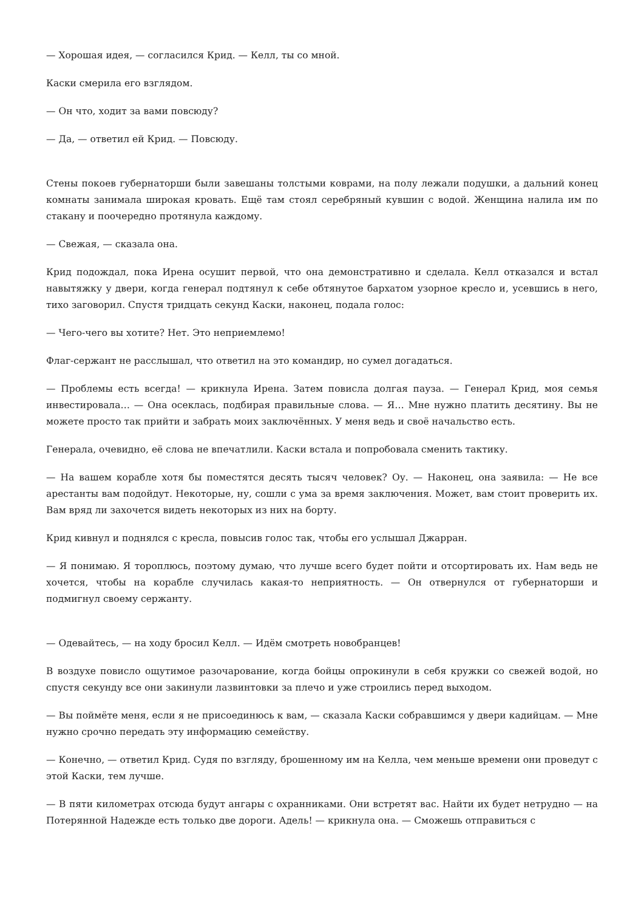— Хорошая идея, — согласился Крид. — Келл, ты со мной.
Каски смерила его взглядом.
— Он что, ходит за вами повсюду?
— Да, — ответил ей Крид. — Повсюду.
Стены покоев губернаторши были завешаны толстыми коврами, на полу лежали подушки, а дальний конец комнаты занимала широкая кровать. Ещё там стоял серебряный кувшин с водой. Женщина налила им по стакану и поочередно протянула каждому.
— Свежая, — сказала она.
Крид подождал, пока Ирена осушит первой, что она демонстративно и сделала. Келл отказался и встал навытяжку у двери, когда генерал подтянул к себе обтянутое бархатом узорное кресло и, усевшись в него, тихо заговорил. Спустя тридцать секунд Каски, наконец, подала голос:
— Чего-чего вы хотите? Нет. Это неприемлемо!
Флаг-сержант не расслышал, что ответил на это командир, но сумел догадаться.
— Проблемы есть всегда! — крикнула Ирена. Затем повисла долгая пауза. — Генерал Крид, моя семья инвестировала… — Она осеклась, подбирая правильные слова. — Я… Мне нужно платить десятину. Вы не можете просто так прийти и забрать моих заключённых. У меня ведь и своё начальство есть.
Генерала, очевидно, её слова не впечатлили. Каски встала и попробовала сменить тактику.
— На вашем корабле хотя бы поместятся десять тысяч человек? Оу. — Наконец, она заявила: — Не все арестанты вам подойдут. Некоторые, ну, сошли с ума за время заключения. Может, вам стоит проверить их. Вам вряд ли захочется видеть некоторых из них на борту.
Крид кивнул и поднялся с кресла, повысив голос так, чтобы его услышал Джарран.
— Я понимаю. Я тороплюсь, поэтому думаю, что лучше всего будет пойти и отсортировать их. Нам ведь не хочется, чтобы на корабле случилась какая-то неприятность. — Он отвернулся от губернаторши и подмигнул своему сержанту.
— Одевайтесь, — на ходу бросил Келл. — Идём смотреть новобранцев!
В воздухе повисло ощутимое разочарование, когда бойцы опрокинули в себя кружки со свежей водой, но спустя секунду все они закинули лазвинтовки за плечо и уже строились перед выходом.
— Вы поймёте меня, если я не присоединюсь к вам, — сказала Каски собравшимся у двери кадийцам. — Мне нужно срочно передать эту информацию семейству.
— Конечно, — ответил Крид. Судя по взгляду, брошенному им на Келла, чем меньше времени они проведут с этой Каски, тем лучше.
— В пяти километрах отсюда будут ангары с охранниками. Они встретят вас. Найти их будет нетрудно — на Потерянной Надежде есть только две дороги. Адель! — крикнула она. — Сможешь отправиться с